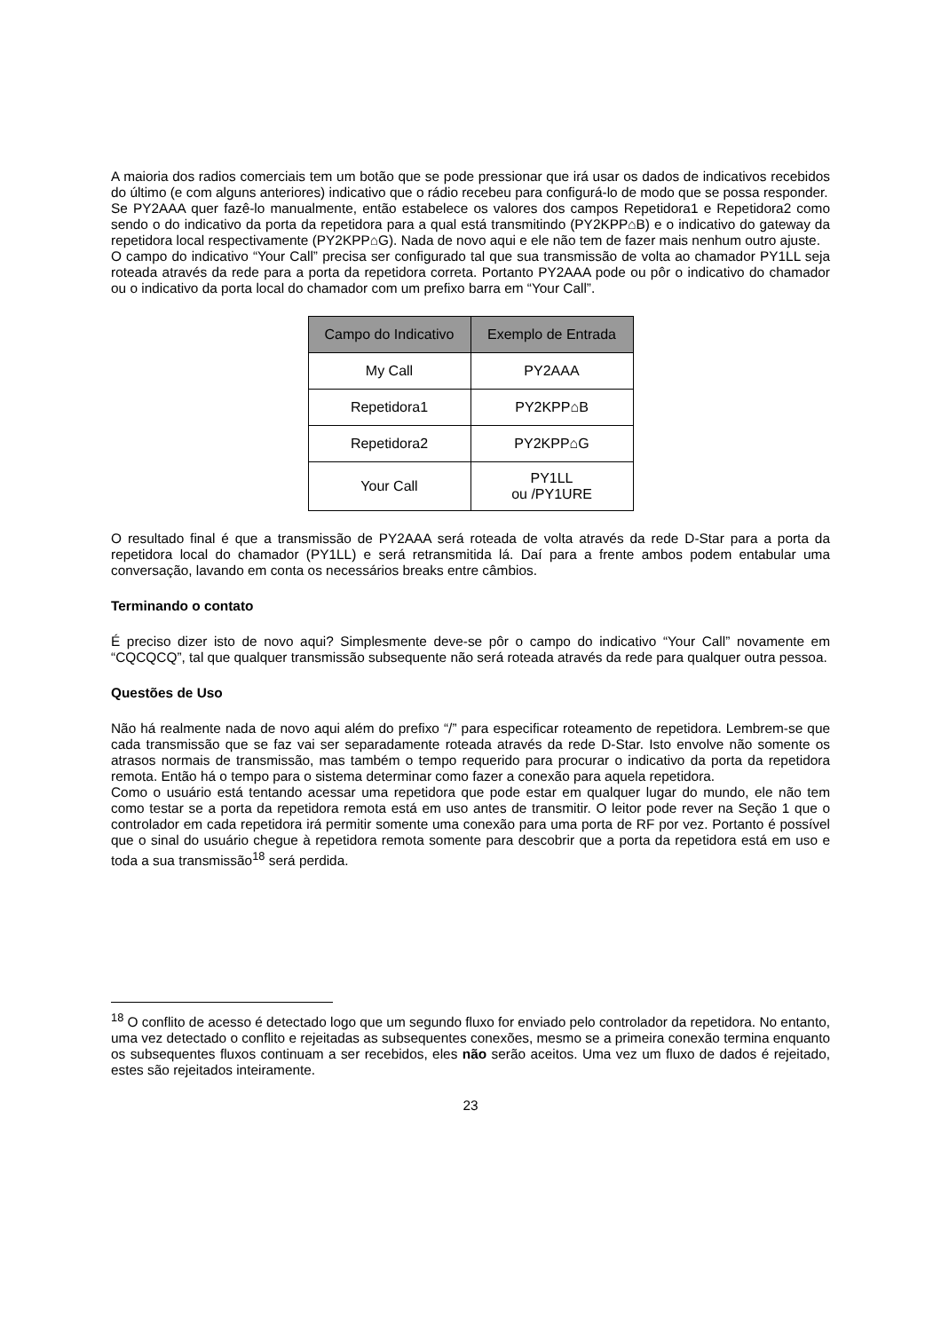A maioria dos radios comerciais tem um botão que se pode pressionar que irá usar os dados de indicativos recebidos do último (e com alguns anteriores) indicativo que o rádio recebeu para configurá-lo de modo que se possa responder.
Se PY2AAA quer fazê-lo manualmente, então estabelece os valores dos campos Repetidora1 e Repetidora2 como sendo o do indicativo da porta da repetidora para a qual está transmitindo (PY2KPP⌂B) e o indicativo do gateway da repetidora local respectivamente (PY2KPP⌂G). Nada de novo aqui e ele não tem de fazer mais nenhum outro ajuste.
O campo do indicativo “Your Call” precisa ser configurado tal que sua transmissão de volta ao chamador PY1LL seja roteada através da rede para a porta da repetidora correta. Portanto PY2AAA pode ou pôr o indicativo do chamador ou o indicativo da porta local do chamador com um prefixo barra em “Your Call”.
| Campo do Indicativo | Exemplo de Entrada |
| --- | --- |
| My Call | PY2AAA |
| Repetidora1 | PY2KPP⌂B |
| Repetidora2 | PY2KPP⌂G |
| Your Call | PY1LL ou /PY1URE |
O resultado final é que a transmissão de PY2AAA será roteada de volta através da rede D-Star para a porta da repetidora local do chamador (PY1LL) e será retransmitida lá. Daí para a frente ambos podem entabular uma conversação, lavando em conta os necessários breaks entre câmbios.
Terminando o contato
É preciso dizer isto de novo aqui? Simplesmente deve-se pôr o campo do indicativo “Your Call” novamente em “CQCQCQ”, tal que qualquer transmissão subsequente não será roteada através da rede para qualquer outra pessoa.
Questões de Uso
Não há realmente nada de novo aqui além do prefixo “/” para especificar roteamento de repetidora. Lembrem-se que cada transmissão que se faz vai ser separadamente roteada através da rede D-Star. Isto envolve não somente os atrasos normais de transmissão, mas também o tempo requerido para procurar o indicativo da porta da repetidora remota. Então há o tempo para o sistema determinar como fazer a conexão para aquela repetidora.
Como o usuário está tentando acessar uma repetidora que pode estar em qualquer lugar do mundo, ele não tem como testar se a porta da repetidora remota está em uso antes de transmitir. O leitor pode rever na Seção 1 que o controlador em cada repetidora irá permitir somente uma conexão para uma porta de RF por vez. Portanto é possível que o sinal do usuário chegue à repetidora remota somente para descobrir que a porta da repetidora está em uso e toda a sua transmissão<sup>18</sup> será perdida.
<sup>18</sup> O conflito de acesso é detectado logo que um segundo fluxo for enviado pelo controlador da repetidora. No entanto, uma vez detectado o conflito e rejeitadas as subsequentes conexões, mesmo se a primeira conexão termina enquanto os subsequentes fluxos continuam a ser recebidos, eles não serão aceitos. Uma vez um fluxo de dados é rejeitado, estes são rejeitados inteiramente.
23